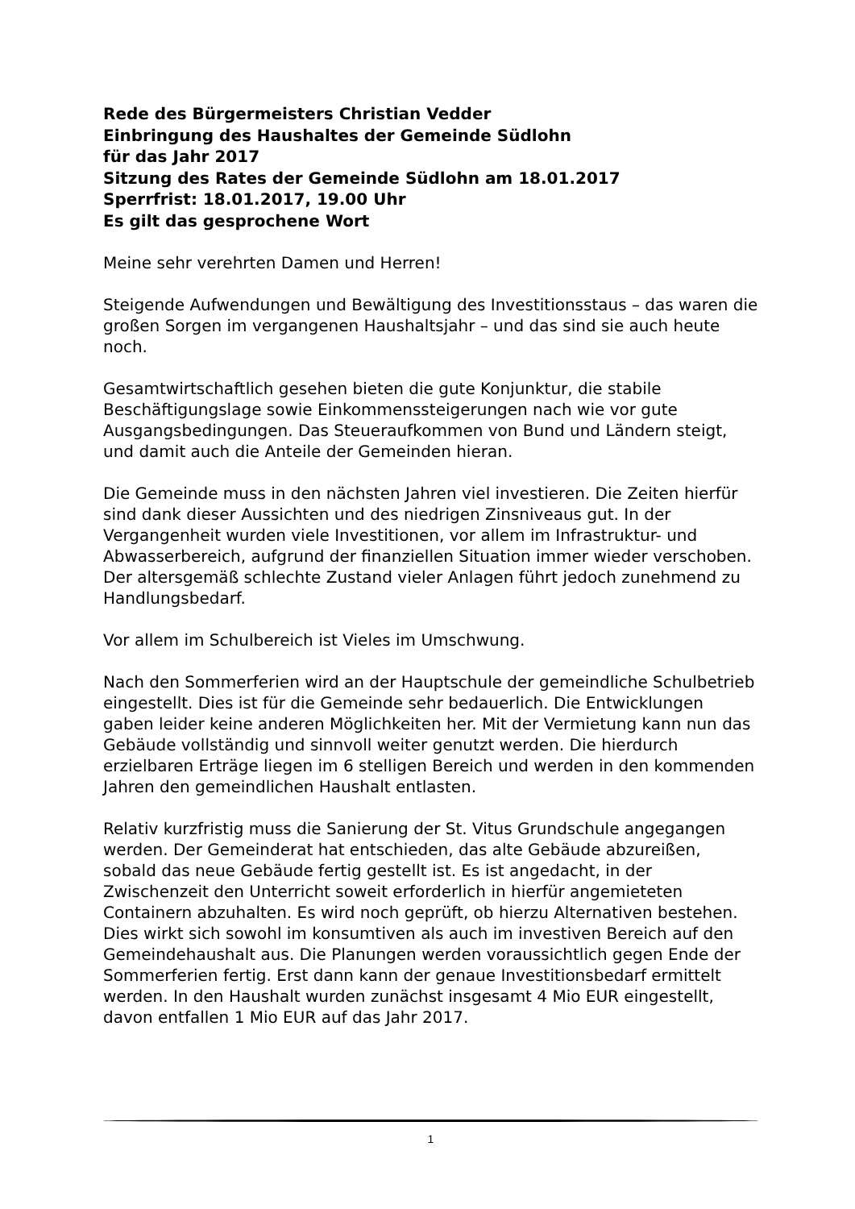Rede des Bürgermeisters Christian Vedder
Einbringung des Haushaltes der Gemeinde Südlohn
für das Jahr 2017
Sitzung des Rates der Gemeinde Südlohn am 18.01.2017
Sperrfrist: 18.01.2017, 19.00 Uhr
Es gilt das gesprochene Wort
Meine sehr verehrten Damen und Herren!
Steigende Aufwendungen und Bewältigung des Investitionsstaus – das waren die großen Sorgen im vergangenen Haushaltsjahr – und das sind sie auch heute noch.
Gesamtwirtschaftlich gesehen bieten die gute Konjunktur, die stabile Beschäftigungslage sowie Einkommenssteigerungen nach wie vor gute Ausgangsbedingungen. Das Steueraufkommen von Bund und Ländern steigt, und damit auch die Anteile der Gemeinden hieran.
Die Gemeinde muss in den nächsten Jahren viel investieren. Die Zeiten hierfür sind dank dieser Aussichten und des niedrigen Zinsniveaus gut. In der Vergangenheit wurden viele Investitionen, vor allem im Infrastruktur- und Abwasserbereich, aufgrund der finanziellen Situation immer wieder verschoben. Der altersgemäß schlechte Zustand vieler Anlagen führt jedoch zunehmend zu Handlungsbedarf.
Vor allem im Schulbereich ist Vieles im Umschwung.
Nach den Sommerferien wird an der Hauptschule der gemeindliche Schulbetrieb eingestellt. Dies ist für die Gemeinde sehr bedauerlich. Die Entwicklungen gaben leider keine anderen Möglichkeiten her. Mit der Vermietung kann nun das Gebäude vollständig und sinnvoll weiter genutzt werden. Die hierdurch erzielbaren Erträge liegen im 6 stelligen Bereich und werden in den kommenden Jahren den gemeindlichen Haushalt entlasten.
Relativ kurzfristig muss die Sanierung der St. Vitus Grundschule angegangen werden. Der Gemeinderat hat entschieden, das alte Gebäude abzureißen, sobald das neue Gebäude fertig gestellt ist. Es ist angedacht, in der Zwischenzeit den Unterricht soweit erforderlich in hierfür angemieteten Containern abzuhalten. Es wird noch geprüft, ob hierzu Alternativen bestehen. Dies wirkt sich sowohl im konsumtiven als auch im investiven Bereich auf den Gemeindehaushalt aus. Die Planungen werden voraussichtlich gegen Ende der Sommerferien fertig. Erst dann kann der genaue Investitionsbedarf ermittelt werden. In den Haushalt wurden zunächst insgesamt 4 Mio EUR eingestellt, davon entfallen 1 Mio EUR auf das Jahr 2017.
1